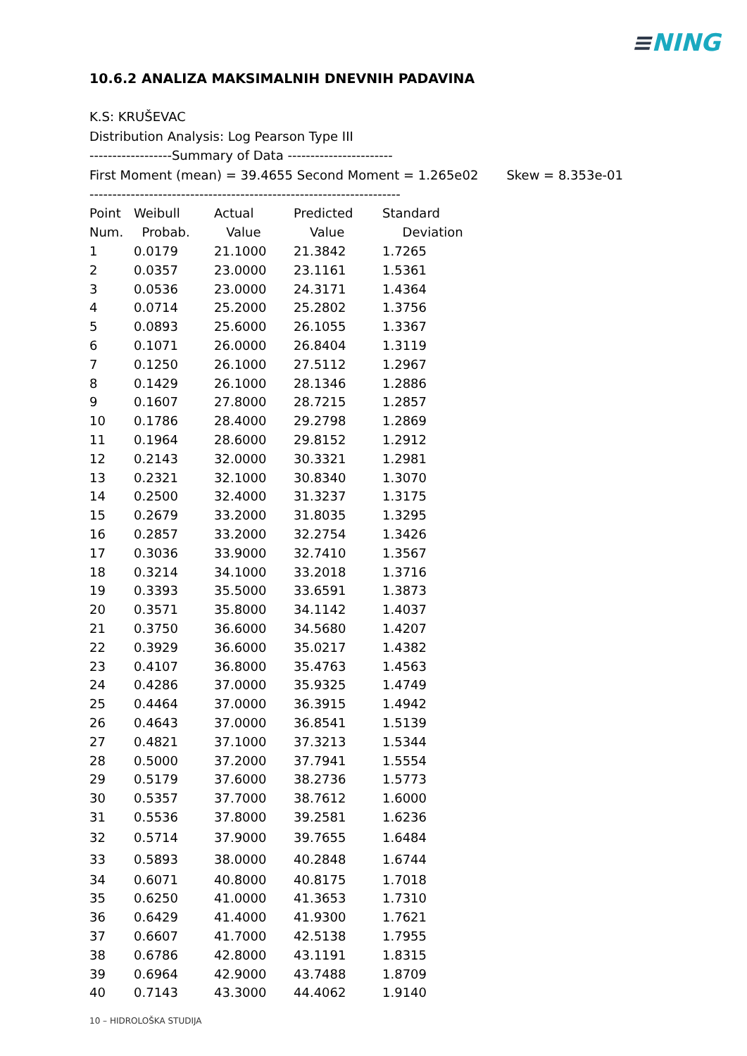≡NING
10.6.2 ANALIZA MAKSIMALNIH DNEVNIH PADAVINA
K.S: KRUŠEVAC
Distribution Analysis: Log Pearson Type III
------------------Summary of Data -----------------------
First Moment (mean) = 39.4655 Second Moment = 1.265e02 Skew = 8.353e-01
--------------------------------------------------------------------
| Point | Weibull | Actual | Predicted | Standard |
| --- | --- | --- | --- | --- |
| Num. | Probab. | Value | Value | Deviation |
| 1 | 0.0179 | 21.1000 | 21.3842 | 1.7265 |
| 2 | 0.0357 | 23.0000 | 23.1161 | 1.5361 |
| 3 | 0.0536 | 23.0000 | 24.3171 | 1.4364 |
| 4 | 0.0714 | 25.2000 | 25.2802 | 1.3756 |
| 5 | 0.0893 | 25.6000 | 26.1055 | 1.3367 |
| 6 | 0.1071 | 26.0000 | 26.8404 | 1.3119 |
| 7 | 0.1250 | 26.1000 | 27.5112 | 1.2967 |
| 8 | 0.1429 | 26.1000 | 28.1346 | 1.2886 |
| 9 | 0.1607 | 27.8000 | 28.7215 | 1.2857 |
| 10 | 0.1786 | 28.4000 | 29.2798 | 1.2869 |
| 11 | 0.1964 | 28.6000 | 29.8152 | 1.2912 |
| 12 | 0.2143 | 32.0000 | 30.3321 | 1.2981 |
| 13 | 0.2321 | 32.1000 | 30.8340 | 1.3070 |
| 14 | 0.2500 | 32.4000 | 31.3237 | 1.3175 |
| 15 | 0.2679 | 33.2000 | 31.8035 | 1.3295 |
| 16 | 0.2857 | 33.2000 | 32.2754 | 1.3426 |
| 17 | 0.3036 | 33.9000 | 32.7410 | 1.3567 |
| 18 | 0.3214 | 34.1000 | 33.2018 | 1.3716 |
| 19 | 0.3393 | 35.5000 | 33.6591 | 1.3873 |
| 20 | 0.3571 | 35.8000 | 34.1142 | 1.4037 |
| 21 | 0.3750 | 36.6000 | 34.5680 | 1.4207 |
| 22 | 0.3929 | 36.6000 | 35.0217 | 1.4382 |
| 23 | 0.4107 | 36.8000 | 35.4763 | 1.4563 |
| 24 | 0.4286 | 37.0000 | 35.9325 | 1.4749 |
| 25 | 0.4464 | 37.0000 | 36.3915 | 1.4942 |
| 26 | 0.4643 | 37.0000 | 36.8541 | 1.5139 |
| 27 | 0.4821 | 37.1000 | 37.3213 | 1.5344 |
| 28 | 0.5000 | 37.2000 | 37.7941 | 1.5554 |
| 29 | 0.5179 | 37.6000 | 38.2736 | 1.5773 |
| 30 | 0.5357 | 37.7000 | 38.7612 | 1.6000 |
| 31 | 0.5536 | 37.8000 | 39.2581 | 1.6236 |
| 32 | 0.5714 | 37.9000 | 39.7655 | 1.6484 |
| 33 | 0.5893 | 38.0000 | 40.2848 | 1.6744 |
| 34 | 0.6071 | 40.8000 | 40.8175 | 1.7018 |
| 35 | 0.6250 | 41.0000 | 41.3653 | 1.7310 |
| 36 | 0.6429 | 41.4000 | 41.9300 | 1.7621 |
| 37 | 0.6607 | 41.7000 | 42.5138 | 1.7955 |
| 38 | 0.6786 | 42.8000 | 43.1191 | 1.8315 |
| 39 | 0.6964 | 42.9000 | 43.7488 | 1.8709 |
| 40 | 0.7143 | 43.3000 | 44.4062 | 1.9140 |
10 – HIDROLOŠKA STUDIJA